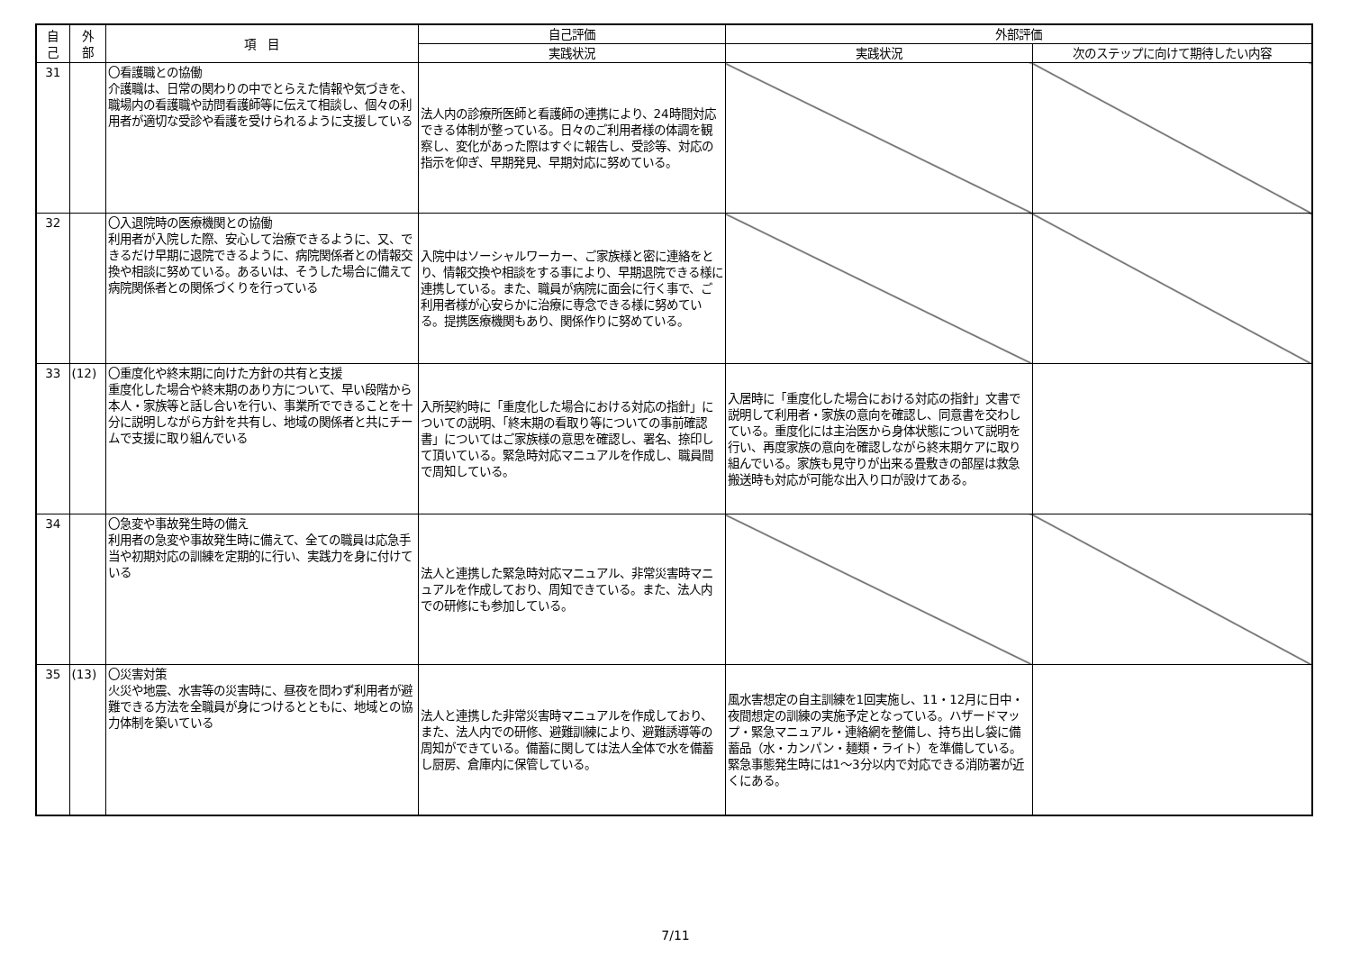| 自 己 | 外 部 | 項 目 | 自己評価 | 外部評価 | |
| --- | --- | --- | --- | --- | --- |
| | | | 実践状況 | 実践状況 | 次のステップに向けて期待したい内容 |
| 31 | | 〇看護職との協働 介護職は、日常の関わりの中でとらえた情報や気づきを、職場内の看護職や訪問看護師等に伝えて相談し、個々の利用者が適切な受診や看護を受けられるように支援している | 法人内の診療所医師と看護師の連携により、24時間対応できる体制が整っている。日々のご利用者様の体調を観察し、変化があった際はすぐに報告し、受診等、対応の指示を仰ぎ、早期発見、早期対応に努めている。 | | |
| 32 | | 〇入退院時の医療機関との協働 利用者が入院した際、安心して治療できるように、又、できるだけ早期に退院できるように、病院関係者との情報交換や相談に努めている。あるいは、そうした場合に備えて病院関係者との関係づくりを行っている | 入院中はソーシャルワーカー、ご家族様と密に連絡をとり、情報交換や相談をする事により、早期退院できる様に連携している。また、職員が病院に面会に行く事で、ご利用者様が心安らかに治療に専念できる様に努めている。提携医療機関もあり、関係作りに努めている。 | | |
| 33 | (12) | 〇重度化や終末期に向けた方針の共有と支援 重度化した場合や終末期のあり方について、早い段階から本人・家族等と話し合いを行い、事業所でできることを十分に説明しながら方針を共有し、地域の関係者と共にチームで支援に取り組んでいる | 入所契約時に「重度化した場合における対応の指針」についての説明、「終末期の看取り等についての事前確認書」についてはご家族様の意思を確認し、署名、捺印して頂いている。緊急時対応マニュアルを作成し、職員間で周知している。 | 入居時に「重度化した場合における対応の指針」文書で説明して利用者・家族の意向を確認し、同意書を交わしている。重度化には主治医から身体状態について説明を行い、再度家族の意向を確認しながら終末期ケアに取り組んでいる。家族も見守りが出来る畳敷きの部屋は救急搬送時も対応が可能な出入り口が設けてある。 | |
| 34 | | 〇急変や事故発生時の備え 利用者の急変や事故発生時に備えて、全ての職員は応急手当や初期対応の訓練を定期的に行い、実践力を身に付けている | 法人と連携した緊急時対応マニュアル、非常災害時マニュアルを作成しており、周知できている。また、法人内での研修にも参加している。 | | |
| 35 | (13) | 〇災害対策 火災や地震、水害等の災害時に、昼夜を問わず利用者が避難できる方法を全職員が身につけるとともに、地域との協力体制を築いている | 法人と連携した非常災害時マニュアルを作成しており、また、法人内での研修、避難訓練により、避難誘導等の周知ができている。備蓄に関しては法人全体で水を備蓄し厨房、倉庫内に保管している。 | 風水害想定の自主訓練を1回実施し、11・12月に日中・夜間想定の訓練の実施予定となっている。ハザードマップ・緊急マニュアル・連絡網を整備し、持ち出し袋に備蓄品（水・カンパン・麺類・ライト）を準備している。緊急事態発生時には1～3分以内で対応できる消防署が近くにある。 | |
7/11